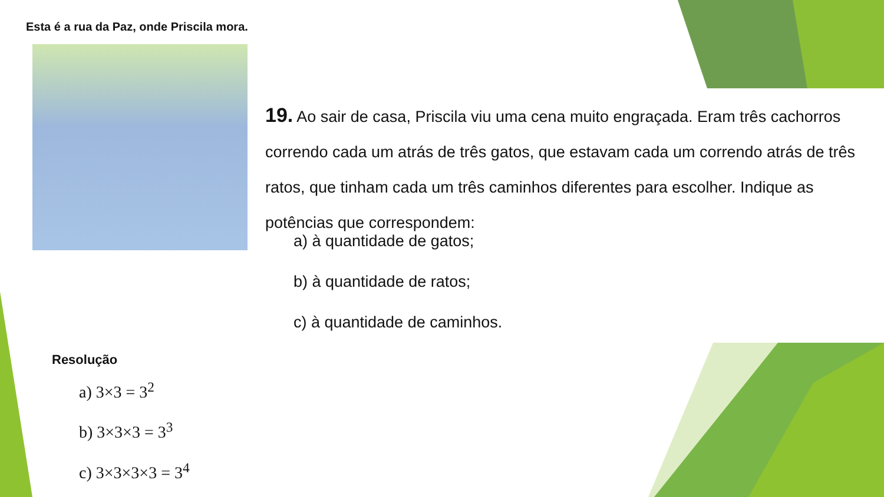Esta é a rua da Paz, onde Priscila mora.
19. Ao sair de casa, Priscila viu uma cena muito engraçada. Eram três cachorros correndo cada um atrás de três gatos, que estavam cada um correndo atrás de três ratos, que tinham cada um três caminhos diferentes para escolher. Indique as potências que correspondem:
a) à quantidade de gatos;
b) à quantidade de ratos;
c) à quantidade de caminhos.
Resolução
a) 3×3 = 3<sup>2</sup>
b) 3×3×3 = 3<sup>3</sup>
c) 3×3×3×3 = 3<sup>4</sup>